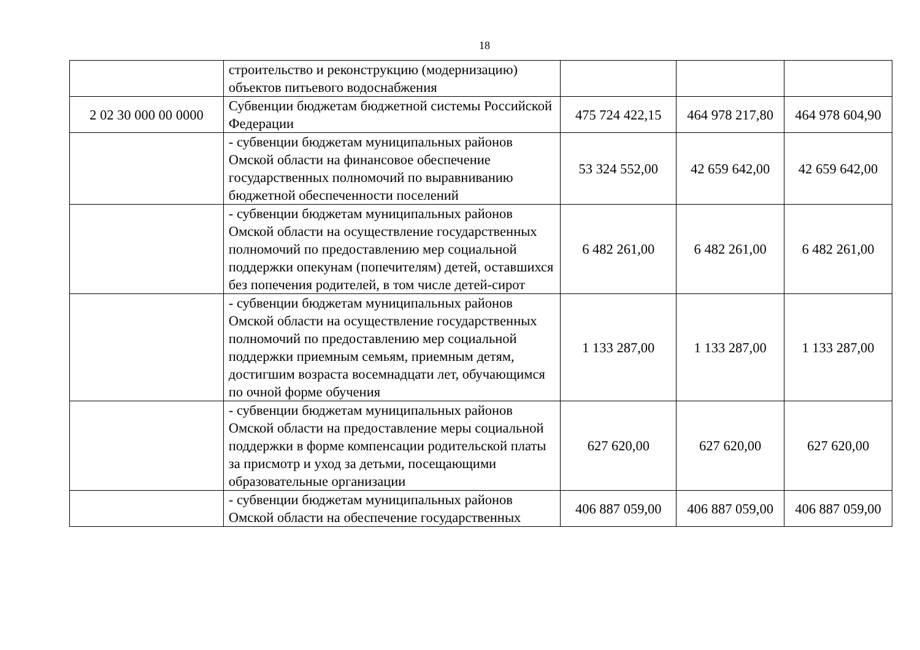18
| | строительство и реконструкцию (модернизацию) объектов питьевого водоснабжения | | | |
| 2 02 30 000 00 0000 | Субвенции бюджетам бюджетной системы Российской Федерации | 475 724 422,15 | 464 978 217,80 | 464 978 604,90 |
| | - субвенции бюджетам муниципальных районов Омской области на финансовое обеспечение государственных полномочий по выравниванию бюджетной обеспеченности поселений | 53 324 552,00 | 42 659 642,00 | 42 659 642,00 |
| | - субвенции бюджетам муниципальных районов Омской области на осуществление государственных полномочий по предоставлению мер социальной поддержки опекунам (попечителям) детей, оставшихся без попечения родителей, в том числе детей-сирот | 6 482 261,00 | 6 482 261,00 | 6 482 261,00 |
| | - субвенции бюджетам муниципальных районов Омской области на осуществление государственных полномочий по предоставлению мер социальной поддержки приемным семьям, приемным детям, достигшим возраста восемнадцати лет, обучающимся по очной форме обучения | 1 133 287,00 | 1 133 287,00 | 1 133 287,00 |
| | - субвенции бюджетам муниципальных районов Омской области на предоставление меры социальной поддержки в форме компенсации родительской платы за присмотр и уход за детьми, посещающими образовательные организации | 627 620,00 | 627 620,00 | 627 620,00 |
| | - субвенции бюджетам муниципальных районов Омской области на обеспечение государственных | 406 887 059,00 | 406 887 059,00 | 406 887 059,00 |